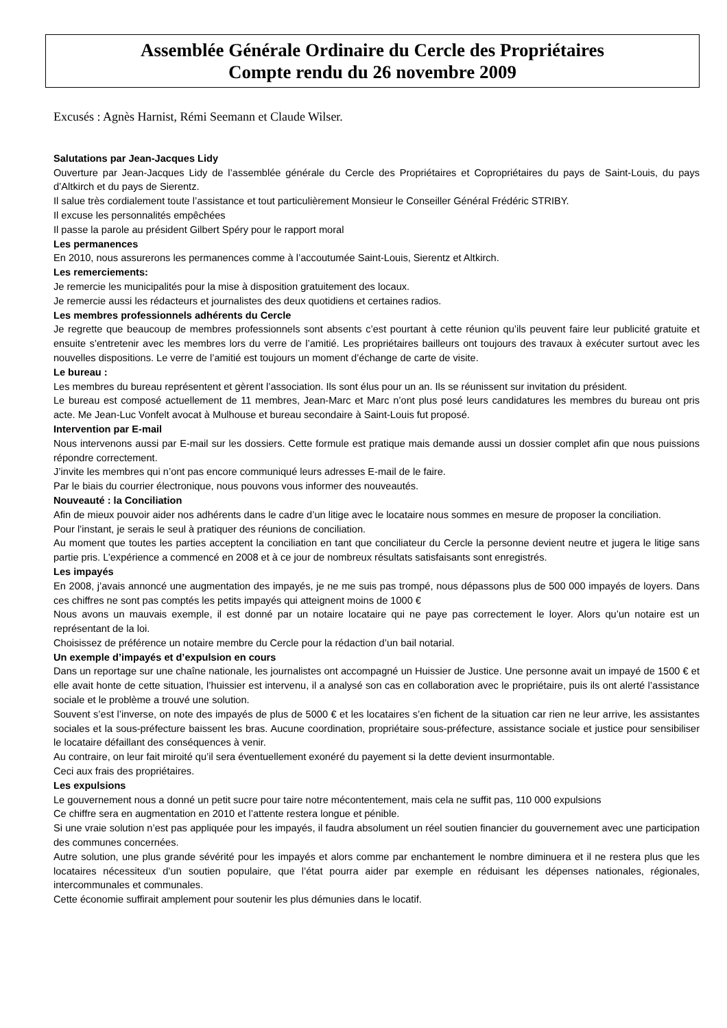Assemblée Générale Ordinaire du Cercle des Propriétaires
Compte rendu du 26 novembre 2009
Excusés : Agnès Harnist, Rémi Seemann et Claude Wilser.
Salutations par Jean-Jacques Lidy
Ouverture par Jean-Jacques Lidy de l’assemblée générale du Cercle des Propriétaires et Copropriétaires du pays de Saint-Louis, du pays d’Altkirch et du pays de Sierentz.
Il salue très cordialement toute l’assistance et tout particulièrement Monsieur le Conseiller Général Frédéric STRIBY.
Il excuse les personnalités empêchées
Il passe la parole au président Gilbert Spéry pour le rapport moral
Les permanences
En 2010, nous assurerons les permanences comme à l’accoutumée Saint-Louis, Sierentz et Altkirch.
Les remerciements:
Je remercie les municipalités pour la mise à disposition gratuitement des locaux.
Je remercie aussi les rédacteurs et journalistes des deux quotidiens et certaines radios.
Les membres professionnels adhérents du Cercle
Je regrette que beaucoup de membres professionnels sont absents c’est pourtant à cette réunion qu’ils peuvent faire leur publicité gratuite et ensuite s’entretenir avec les membres lors du verre de l’amitié. Les propriétaires bailleurs ont toujours des travaux à exécuter surtout avec les nouvelles dispositions. Le verre de l’amitié est toujours un moment d’échange de carte de visite.
Le bureau :
Les membres du bureau représentent et gèrent l’association. Ils sont élus pour un an. Ils se réunissent sur invitation du président.
Le bureau est composé actuellement de 11 membres, Jean-Marc et Marc n’ont plus posé leurs candidatures les membres du bureau ont pris acte. Me Jean-Luc Vonfelt avocat à Mulhouse et bureau secondaire à Saint-Louis fut proposé.
Intervention par E-mail
Nous intervenons aussi par E-mail sur les dossiers. Cette formule est pratique mais demande aussi un dossier complet afin que nous puissions répondre correctement.
J’invite les membres qui n’ont pas encore communiqué leurs adresses E-mail de le faire.
Par le biais du courrier électronique, nous pouvons vous informer des nouveautés.
Nouveauté : la Conciliation
Afin de mieux pouvoir aider nos adhérents dans le cadre d’un litige avec le locataire nous sommes en mesure de proposer la conciliation.
Pour l’instant, je serais le seul à pratiquer des réunions de conciliation.
Au moment que toutes les parties acceptent la conciliation en tant que conciliateur du Cercle la personne devient neutre et jugera le litige sans partie pris. L’expérience a commencé en 2008 et à ce jour de nombreux résultats satisfaisants sont enregistrés.
Les impayés
En 2008, j’avais annoncé une augmentation des impayés, je ne me suis pas trompé, nous dépassons plus de 500 000 impayés de loyers. Dans ces chiffres ne sont pas comptés les petits impayés qui atteignent moins de 1000 €
Nous avons un mauvais exemple, il est donné par un notaire locataire qui ne paye pas correctement le loyer. Alors qu’un notaire est un représentant de la loi.
Choisissez de préférence un notaire membre du Cercle pour la rédaction d’un bail notarial.
Un exemple d’impayés et d’expulsion en cours
Dans un reportage sur une chaîne nationale, les journalistes ont accompagné un Huissier de Justice. Une personne avait un impayé de 1500 € et elle avait honte de cette situation, l’huissier est intervenu, il a analysé son cas en collaboration avec le propriétaire, puis ils ont alerté l’assistance sociale et le problème a trouvé une solution.
Souvent s’est l’inverse, on note des impayés de plus de 5000 € et les locataires s’en fichent de la situation car rien ne leur arrive, les assistantes sociales et la sous-préfecture baissent les bras. Aucune coordination, propriétaire sous-préfecture, assistance sociale et justice pour sensibiliser le locataire défaillant des conséquences à venir.
Au contraire, on leur fait miroité qu’il sera éventuellement exonéré du payement si la dette devient insurmontable.
Ceci aux frais des propriétaires.
Les expulsions
Le gouvernement nous a donné un petit sucre pour taire notre mécontentement, mais cela ne suffit pas, 110 000 expulsions
Ce chiffre sera en augmentation en 2010 et l’attente restera longue et pénible.
Si une vraie solution n’est pas appliquée pour les impayés, il faudra absolument un réel soutien financier du gouvernement avec une participation des communes concernées.
Autre solution, une plus grande sévérité pour les impayés et alors comme par enchantement le nombre diminuera et il ne restera plus que les locataires nécessiteux d’un soutien populaire, que l’état pourra aider par exemple en réduisant les dépenses nationales, régionales, intercommunales et communales.
Cette économie suffirait amplement pour soutenir les plus démunies dans le locatif.